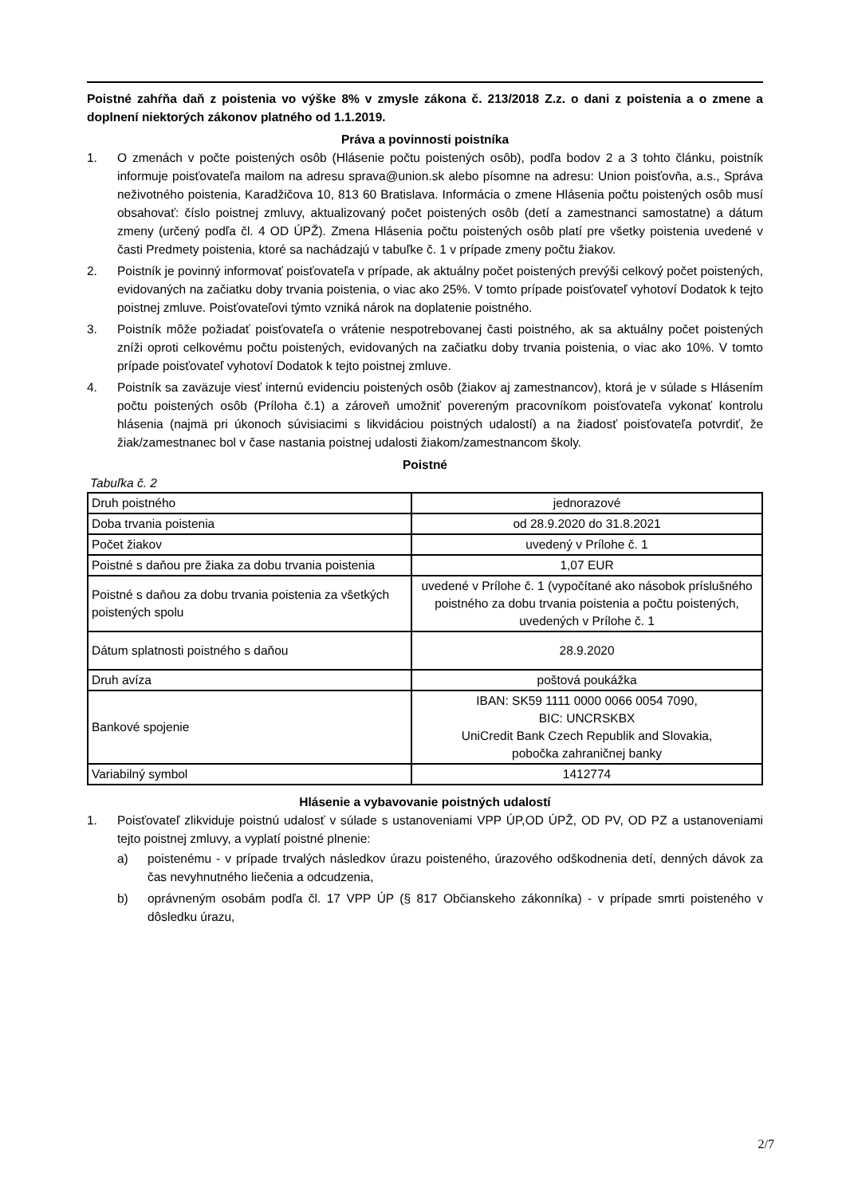Poistné zahŕňa daň z poistenia vo výške 8% v zmysle zákona č. 213/2018 Z.z. o dani z poistenia a o zmene a doplnení niektorých zákonov platného od 1.1.2019.
Práva a povinnosti poistníka
1. O zmenách v počte poistených osôb (Hlásenie počtu poistených osôb), podľa bodov 2 a 3 tohto článku, poistník informuje poisťovateľa mailom na adresu sprava@union.sk alebo písomne na adresu: Union poisťovňa, a.s., Správa neživotného poistenia, Karadžičova 10, 813 60 Bratislava. Informácia o zmene Hlásenia počtu poistených osôb musí obsahovať: číslo poistnej zmluvy, aktualizovaný počet poistených osôb (detí a zamestnanci samostatne) a dátum zmeny (určený podľa čl. 4 OD ÚPŽ). Zmena Hlásenia počtu poistených osôb platí pre všetky poistenia uvedené v časti Predmety poistenia, ktoré sa nachádzajú v tabuľke č. 1 v prípade zmeny počtu žiakov.
2. Poistník je povinný informovať poisťovateľa v prípade, ak aktuálny počet poistených prevýši celkový počet poistených, evidovaných na začiatku doby trvania poistenia, o viac ako 25%. V tomto prípade poisťovateľ vyhotoví Dodatok k tejto poistnej zmluve. Poisťovateľovi týmto vzniká nárok na doplatenie poistného.
3. Poistník môže požiadať poisťovateľa o vrátenie nespotrebovanej časti poistného, ak sa aktuálny počet poistených zníži oproti celkovému počtu poistených, evidovaných na začiatku doby trvania poistenia, o viac ako 10%. V tomto prípade poisťovateľ vyhotoví Dodatok k tejto poistnej zmluve.
4. Poistník sa zaväzuje viesť internú evidenciu poistených osôb (žiakov aj zamestnancov), ktorá je v súlade s Hlásením počtu poistených osôb (Príloha č.1) a zároveň umožniť povereným pracovníkom poisťovateľa vykonať kontrolu hlásenia (najmä pri úkonoch súvisiacimi s likvidáciou poistných udalostí) a na žiadosť poisťovateľa potvrdiť, že žiak/zamestnanec bol v čase nastania poistnej udalosti žiakom/zamestnancom školy.
Poistné
Tabuľka č. 2
| Druh poistného | jednorazové |
| Doba trvania poistenia | od 28.9.2020 do 31.8.2021 |
| Počet žiakov | uvedený v Prílohe č. 1 |
| Poistné s daňou pre žiaka za dobu trvania poistenia | 1,07 EUR |
| Poistné s daňou za dobu trvania poistenia za všetkých poistených spolu | uvedené v Prílohe č. 1 (vypočítané ako násobok príslušného poistného za dobu trvania poistenia a počtu poistených, uvedených v Prílohe č. 1 |
| Dátum splatnosti poistného s daňou | 28.9.2020 |
| Druh avíza | poštová poukážka |
| Bankové spojenie | IBAN: SK59 1111 0000 0066 0054 7090, BIC: UNCRSKBX UniCredit Bank Czech Republik and Slovakia, pobočka zahraničnej banky |
| Variabilný symbol | 1412774 |
Hlásenie a vybavovanie poistných udalostí
1. Poisťovateľ zlikviduje poistnú udalosť v súlade s ustanoveniami VPP ÚP,OD ÚPŽ, OD PV, OD PZ a ustanoveniami tejto poistnej zmluvy, a vyplatí poistné plnenie:
a) poistenému - v prípade trvalých následkov úrazu poisteného, úrazového odškodnenia detí, denných dávok za čas nevyhnutného liečenia a odcudzenia,
b) oprávneným osobám podľa čl. 17 VPP ÚP (§ 817 Občianskeho zákonníka) - v prípade smrti poisteného v dôsledku úrazu,
2/7